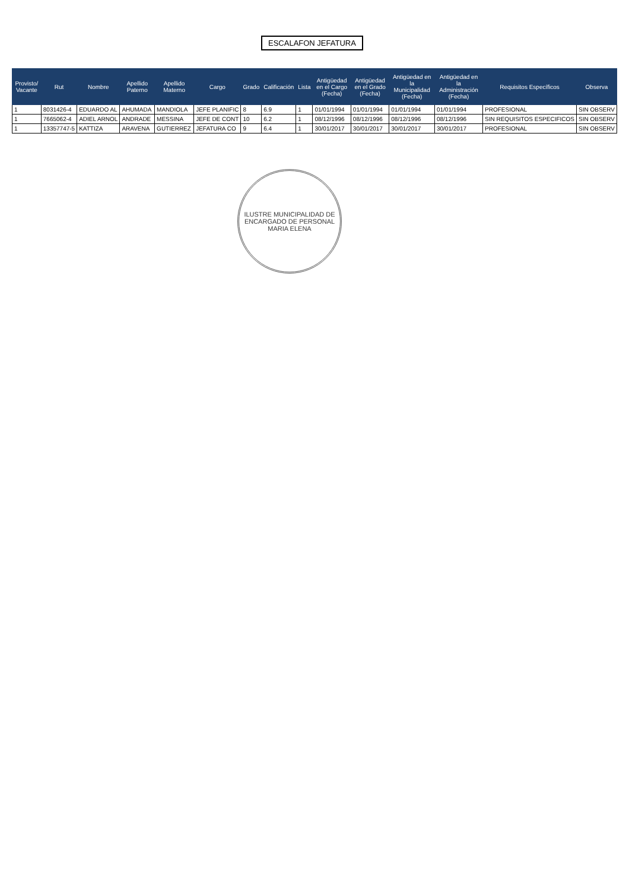ESCALAFON JEFATURA
| Provisto/ Vacante | Rut | Nombre | Apellido Paterno | Apellido Materno | Cargo | Grado | Calificación | Lista | Antigüedad en el Cargo (Fecha) | Antigüedad en el Grado (Fecha) | Antigüedad en la Municipalidad (Fecha) | Antigüedad en la Administración (Fecha) | Requisitos Específicos | Observa |
| --- | --- | --- | --- | --- | --- | --- | --- | --- | --- | --- | --- | --- | --- | --- |
| 1 | 8031426-4 | EDUARDO AL | AHUMADA | MANDIOLA | JEFE PLANIFIC | 8 | 6.9 | 1 | 01/01/1994 | 01/01/1994 | 01/01/1994 | 01/01/1994 | PROFESIONAL | SIN OBSERV |
| 1 | 7665062-4 | ADIEL ARNOL | ANDRADE | MESSINA | JEFE DE CONT | 10 | 6.2 | 1 | 08/12/1996 | 08/12/1996 | 08/12/1996 | 08/12/1996 | SIN REQUISITOS ESPECIFICOS | SIN OBSERV |
| 1 | 13357747-5 | KATTIZA | ARAVENA | GUTIERREZ | JEFATURA CO | 9 | 6.4 | 1 | 30/01/2017 | 30/01/2017 | 30/01/2017 | 30/01/2017 | PROFESIONAL | SIN OBSERV |
ILUSTRE MUNICIPALIDAD DE
ENCARGADO DE PERSONAL
MARIA ELENA